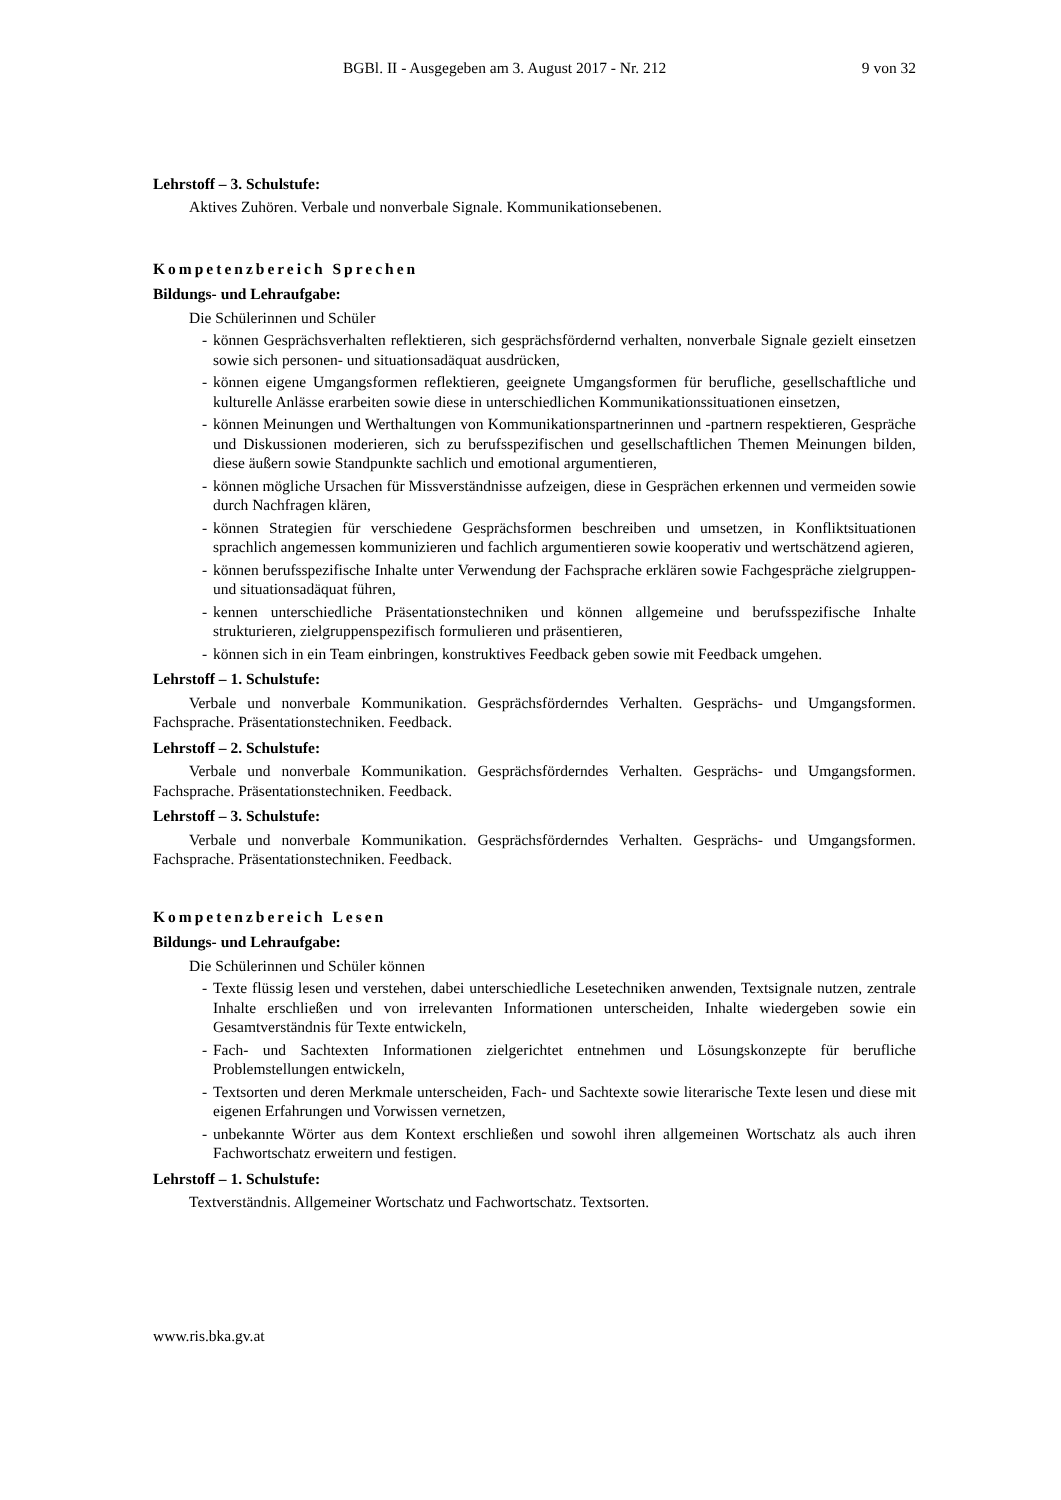BGBl. II - Ausgegeben am 3. August 2017 - Nr. 212 9 von 32
Lehrstoff – 3. Schulstufe:
Aktives Zuhören. Verbale und nonverbale Signale. Kommunikationsebenen.
Kompetenzbereich Sprechen
Bildungs- und Lehraufgabe:
Die Schülerinnen und Schüler
- können Gesprächsverhalten reflektieren, sich gesprächsfördernd verhalten, nonverbale Signale gezielt einsetzen sowie sich personen- und situationsadäquat ausdrücken,
- können eigene Umgangsformen reflektieren, geeignete Umgangsformen für berufliche, gesellschaftliche und kulturelle Anlässe erarbeiten sowie diese in unterschiedlichen Kommunikationssituationen einsetzen,
- können Meinungen und Werthaltungen von Kommunikationspartnerinnen und -partnern respektieren, Gespräche und Diskussionen moderieren, sich zu berufsspezifischen und gesellschaftlichen Themen Meinungen bilden, diese äußern sowie Standpunkte sachlich und emotional argumentieren,
- können mögliche Ursachen für Missverständnisse aufzeigen, diese in Gesprächen erkennen und vermeiden sowie durch Nachfragen klären,
- können Strategien für verschiedene Gesprächsformen beschreiben und umsetzen, in Konfliktsituationen sprachlich angemessen kommunizieren und fachlich argumentieren sowie kooperativ und wertschätzend agieren,
- können berufsspezifische Inhalte unter Verwendung der Fachsprache erklären sowie Fachgespräche zielgruppen- und situationsadäquat führen,
- kennen unterschiedliche Präsentationstechniken und können allgemeine und berufsspezifische Inhalte strukturieren, zielgruppenspezifisch formulieren und präsentieren,
- können sich in ein Team einbringen, konstruktives Feedback geben sowie mit Feedback umgehen.
Lehrstoff – 1. Schulstufe:
Verbale und nonverbale Kommunikation. Gesprächsförderndes Verhalten. Gesprächs- und Umgangsformen. Fachsprache. Präsentationstechniken. Feedback.
Lehrstoff – 2. Schulstufe:
Verbale und nonverbale Kommunikation. Gesprächsförderndes Verhalten. Gesprächs- und Umgangsformen. Fachsprache. Präsentationstechniken. Feedback.
Lehrstoff – 3. Schulstufe:
Verbale und nonverbale Kommunikation. Gesprächsförderndes Verhalten. Gesprächs- und Umgangsformen. Fachsprache. Präsentationstechniken. Feedback.
Kompetenzbereich Lesen
Bildungs- und Lehraufgabe:
Die Schülerinnen und Schüler können
- Texte flüssig lesen und verstehen, dabei unterschiedliche Lesetechniken anwenden, Textsignale nutzen, zentrale Inhalte erschließen und von irrelevanten Informationen unterscheiden, Inhalte wiedergeben sowie ein Gesamtverständnis für Texte entwickeln,
- Fach- und Sachtexten Informationen zielgerichtet entnehmen und Lösungskonzepte für berufliche Problemstellungen entwickeln,
- Textsorten und deren Merkmale unterscheiden, Fach- und Sachtexte sowie literarische Texte lesen und diese mit eigenen Erfahrungen und Vorwissen vernetzen,
- unbekannte Wörter aus dem Kontext erschließen und sowohl ihren allgemeinen Wortschatz als auch ihren Fachwortschatz erweitern und festigen.
Lehrstoff – 1. Schulstufe:
Textverständnis. Allgemeiner Wortschatz und Fachwortschatz. Textsorten.
www.ris.bka.gv.at